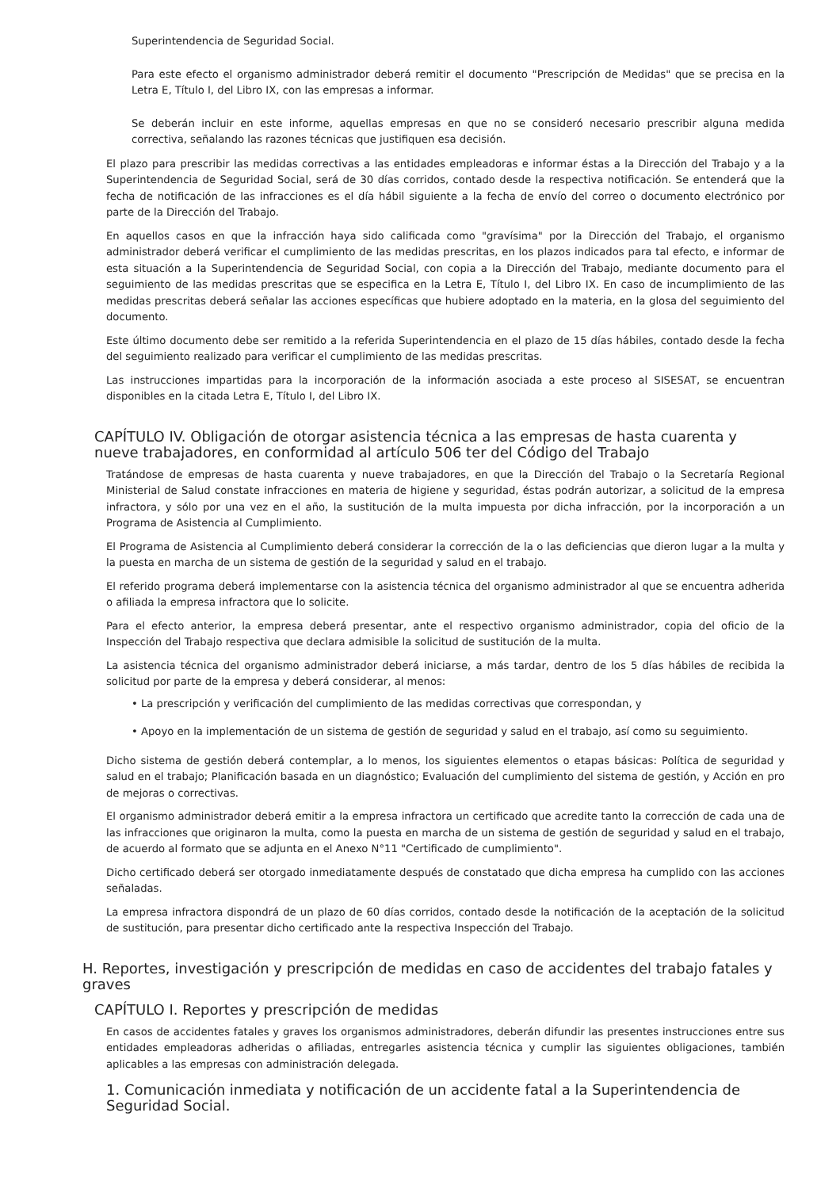Superintendencia de Seguridad Social.
Para este efecto el organismo administrador deberá remitir el documento "Prescripción de Medidas" que se precisa en la Letra E, Título I, del Libro IX, con las empresas a informar.
Se deberán incluir en este informe, aquellas empresas en que no se consideró necesario prescribir alguna medida correctiva, señalando las razones técnicas que justifiquen esa decisión.
El plazo para prescribir las medidas correctivas a las entidades empleadoras e informar éstas a la Dirección del Trabajo y a la Superintendencia de Seguridad Social, será de 30 días corridos, contado desde la respectiva notificación. Se entenderá que la fecha de notificación de las infracciones es el día hábil siguiente a la fecha de envío del correo o documento electrónico por parte de la Dirección del Trabajo.
En aquellos casos en que la infracción haya sido calificada como "gravísima" por la Dirección del Trabajo, el organismo administrador deberá verificar el cumplimiento de las medidas prescritas, en los plazos indicados para tal efecto, e informar de esta situación a la Superintendencia de Seguridad Social, con copia a la Dirección del Trabajo, mediante documento para el seguimiento de las medidas prescritas que se especifica en la Letra E, Título I, del Libro IX. En caso de incumplimiento de las medidas prescritas deberá señalar las acciones específicas que hubiere adoptado en la materia, en la glosa del seguimiento del documento.
Este último documento debe ser remitido a la referida Superintendencia en el plazo de 15 días hábiles, contado desde la fecha del seguimiento realizado para verificar el cumplimiento de las medidas prescritas.
Las instrucciones impartidas para la incorporación de la información asociada a este proceso al SISESAT, se encuentran disponibles en la citada Letra E, Título I, del Libro IX.
CAPÍTULO IV. Obligación de otorgar asistencia técnica a las empresas de hasta cuarenta y nueve trabajadores, en conformidad al artículo 506 ter del Código del Trabajo
Tratándose de empresas de hasta cuarenta y nueve trabajadores, en que la Dirección del Trabajo o la Secretaría Regional Ministerial de Salud constate infracciones en materia de higiene y seguridad, éstas podrán autorizar, a solicitud de la empresa infractora, y sólo por una vez en el año, la sustitución de la multa impuesta por dicha infracción, por la incorporación a un Programa de Asistencia al Cumplimiento.
El Programa de Asistencia al Cumplimiento deberá considerar la corrección de la o las deficiencias que dieron lugar a la multa y la puesta en marcha de un sistema de gestión de la seguridad y salud en el trabajo.
El referido programa deberá implementarse con la asistencia técnica del organismo administrador al que se encuentra adherida o afiliada la empresa infractora que lo solicite.
Para el efecto anterior, la empresa deberá presentar, ante el respectivo organismo administrador, copia del oficio de la Inspección del Trabajo respectiva que declara admisible la solicitud de sustitución de la multa.
La asistencia técnica del organismo administrador deberá iniciarse, a más tardar, dentro de los 5 días hábiles de recibida la solicitud por parte de la empresa y deberá considerar, al menos:
• La prescripción y verificación del cumplimiento de las medidas correctivas que correspondan, y
• Apoyo en la implementación de un sistema de gestión de seguridad y salud en el trabajo, así como su seguimiento.
Dicho sistema de gestión deberá contemplar, a lo menos, los siguientes elementos o etapas básicas: Política de seguridad y salud en el trabajo; Planificación basada en un diagnóstico; Evaluación del cumplimiento del sistema de gestión, y Acción en pro de mejoras o correctivas.
El organismo administrador deberá emitir a la empresa infractora un certificado que acredite tanto la corrección de cada una de las infracciones que originaron la multa, como la puesta en marcha de un sistema de gestión de seguridad y salud en el trabajo, de acuerdo al formato que se adjunta en el Anexo N°11 "Certificado de cumplimiento".
Dicho certificado deberá ser otorgado inmediatamente después de constatado que dicha empresa ha cumplido con las acciones señaladas.
La empresa infractora dispondrá de un plazo de 60 días corridos, contado desde la notificación de la aceptación de la solicitud de sustitución, para presentar dicho certificado ante la respectiva Inspección del Trabajo.
H. Reportes, investigación y prescripción de medidas en caso de accidentes del trabajo fatales y graves
CAPÍTULO I. Reportes y prescripción de medidas
En casos de accidentes fatales y graves los organismos administradores, deberán difundir las presentes instrucciones entre sus entidades empleadoras adheridas o afiliadas, entregarles asistencia técnica y cumplir las siguientes obligaciones, también aplicables a las empresas con administración delegada.
1. Comunicación inmediata y notificación de un accidente fatal a la Superintendencia de Seguridad Social.